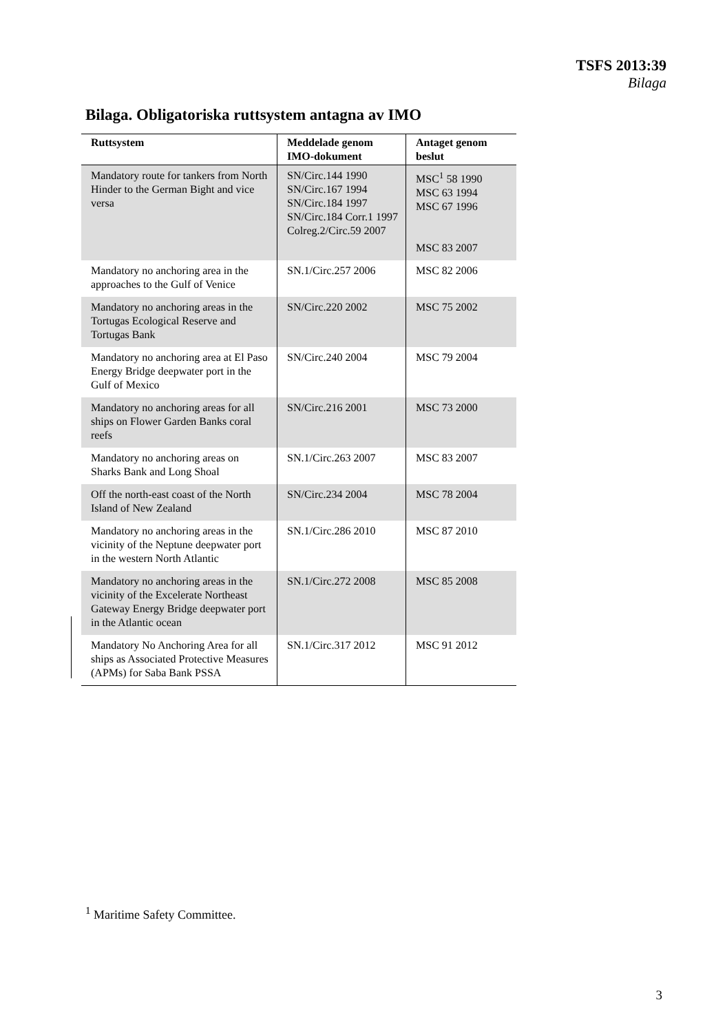TSFS 2013:39
Bilaga
Bilaga. Obligatoriska ruttsystem antagna av IMO
| Ruttsystem | Meddelade genom IMO-dokument | Antaget genom beslut |
| --- | --- | --- |
| Mandatory route for tankers from North Hinder to the German Bight and vice versa | SN/Circ.144 1990 SN/Circ.167 1994 SN/Circ.184 1997 SN/Circ.184 Corr.1 1997 Colreg.2/Circ.59 2007 | MSC<sup>1</sup> 58 1990 MSC 63 1994 MSC 67 1996 MSC 83 2007 |
| Mandatory no anchoring area in the approaches to the Gulf of Venice | SN.1/Circ.257 2006 | MSC 82 2006 |
| Mandatory no anchoring areas in the Tortugas Ecological Reserve and Tortugas Bank | SN/Circ.220 2002 | MSC 75 2002 |
| Mandatory no anchoring area at El Paso Energy Bridge deepwater port in the Gulf of Mexico | SN/Circ.240 2004 | MSC 79 2004 |
| Mandatory no anchoring areas for all ships on Flower Garden Banks coral reefs | SN/Circ.216 2001 | MSC 73 2000 |
| Mandatory no anchoring areas on Sharks Bank and Long Shoal | SN.1/Circ.263 2007 | MSC 83 2007 |
| Off the north-east coast of the North Island of New Zealand | SN/Circ.234 2004 | MSC 78 2004 |
| Mandatory no anchoring areas in the vicinity of the Neptune deepwater port in the western North Atlantic | SN.1/Circ.286 2010 | MSC 87 2010 |
| Mandatory no anchoring areas in the vicinity of the Excelerate Northeast Gateway Energy Bridge deepwater port in the Atlantic ocean | SN.1/Circ.272 2008 | MSC 85 2008 |
| Mandatory No Anchoring Area for all ships as Associated Protective Measures (APMs) for Saba Bank PSSA | SN.1/Circ.317 2012 | MSC 91 2012 |
<sup>1</sup> Maritime Safety Committee.
3